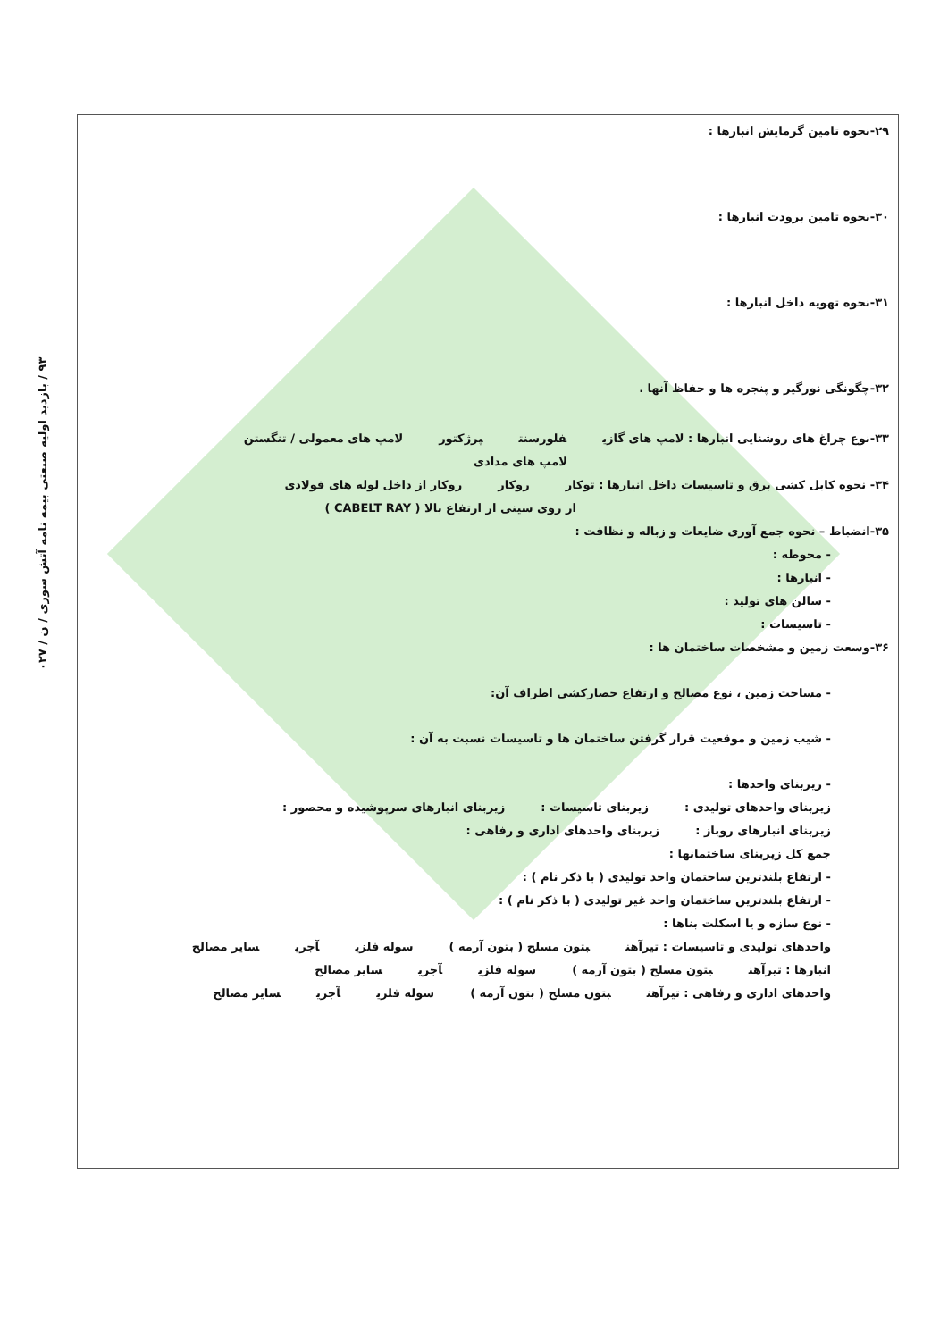۹۳ / بازدید اولیه صنعتی بیمه نامه آتش سوزی / ن / ۰۲۷
۲۹-نحوه تامین گرمایش انبارها :
۳۰-نحوه تامین برودت انبارها :
۳۱-نحوه تهویه داخل انبارها :
۳۲-چگونگی نورگیر و پنجره ها و حفاظ آنها .
۳۳-نوع چراغ های روشنایی انبارها : لامپ های گازی فلورسنت پرژکتور لامپ های معمولی / تنگستن
لامپ های مدادی
۳۴- نحوه کابل کشی برق و تاسیسات داخل انبارها : توکار روکار روکار از داخل لوله های فولادی
از روی سینی از ارتفاع بالا ( CABELT RAY )
۳۵-انضباط – نحوه جمع آوری ضایعات و زباله و نظافت :
- محوطه :
- انبارها :
- سالن های تولید :
- تاسیسات :
۳۶-وسعت زمین و مشخصات ساختمان ها :
- مساحت زمین ، نوع مصالح و ارتفاع حصارکشی اطراف آن:
- شیب زمین و موقعیت قرار گرفتن ساختمان ها و تاسیسات نسبت به آن :
- زیربنای واحدها :
زیربنای واحدهای تولیدی : زیربنای تاسیسات : زیربنای انبارهای سرپوشیده و محصور :
زیربنای انبارهای روباز : زیربنای واحدهای اداری و رفاهی :
جمع کل زیربنای ساختمانها :
- ارتفاع بلندترین ساختمان واحد تولیدی ( با ذکر نام ) :
- ارتفاع بلندترین ساختمان واحد غیر تولیدی ( با ذکر نام ) :
- نوع سازه و یا اسکلت بناها :
واحدهای تولیدی و تاسیسات : تیرآهن بتون مسلح ( بتون آرمه ) سوله فلزی آجری سایر مصالح
انبارها : تیرآهن بتون مسلح ( بتون آرمه ) سوله فلزی آجری سایر مصالح
واحدهای اداری و رفاهی : تیرآهن بتون مسلح ( بتون آرمه ) سوله فلزی آجری سایر مصالح